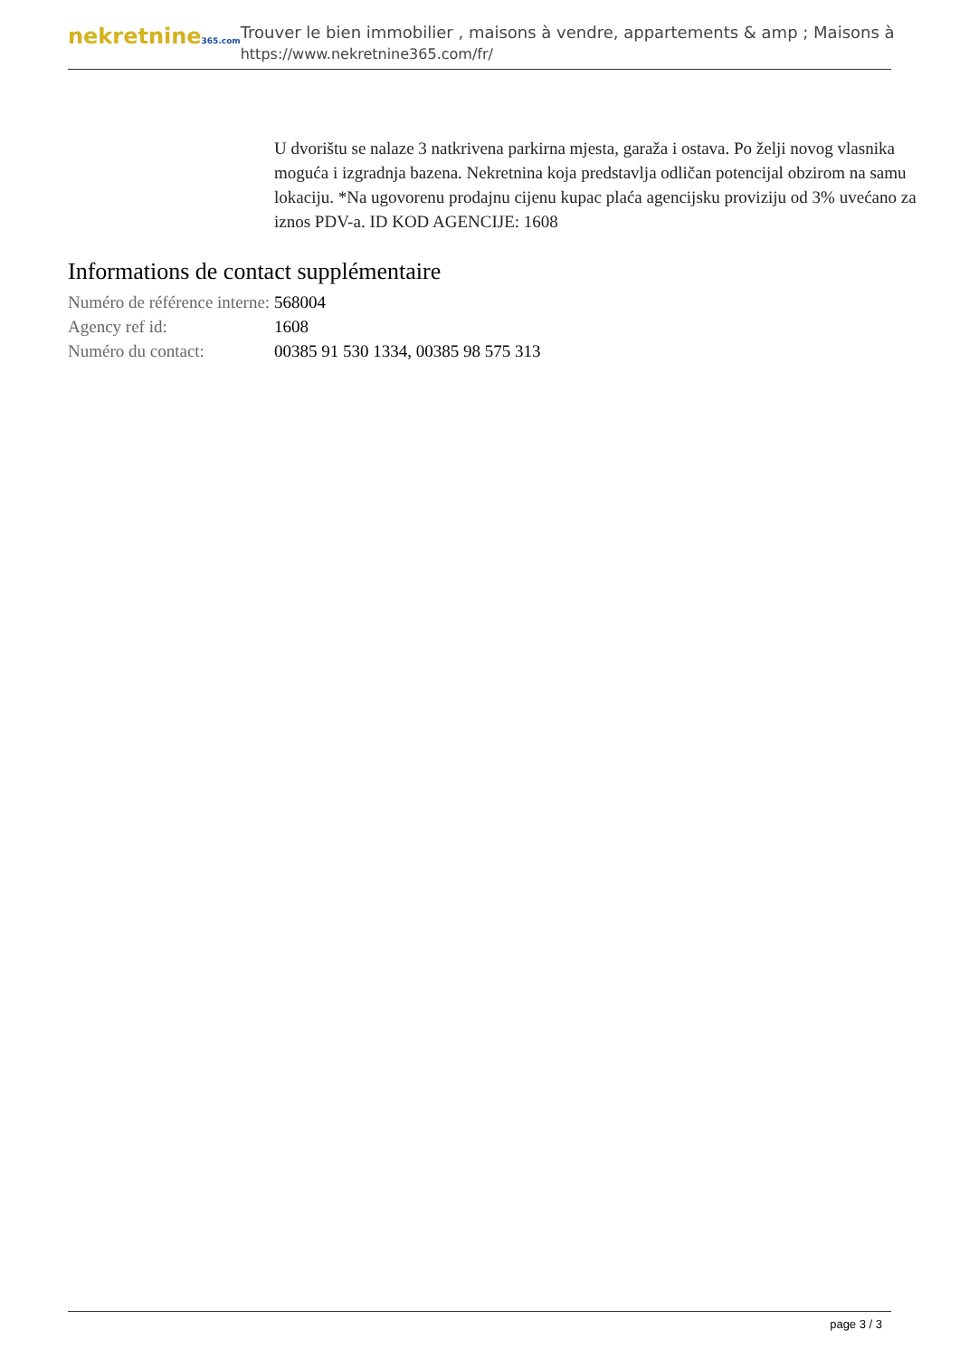nekretnine365.com
Trouver le bien immobilier , maisons à vendre, appartements & amp ; Maisons à
https://www.nekretnine365.com/fr/
U dvorištu se nalaze 3 natkrivena parkirna mjesta, garaža i ostava. Po želji novog vlasnika moguća i izgradnja bazena. Nekretnina koja predstavlja odličan potencijal obzirom na samu lokaciju. *Na ugovorenu prodajnu cijenu kupac plaća agencijsku proviziju od 3% uvećano za iznos PDV-a. ID KOD AGENCIJE: 1608
Informations de contact supplémentaire
| Numéro de référence interne: | 568004 |
| Agency ref id: | 1608 |
| Numéro du contact: | 00385 91 530 1334, 00385 98 575 313 |
page 3 / 3